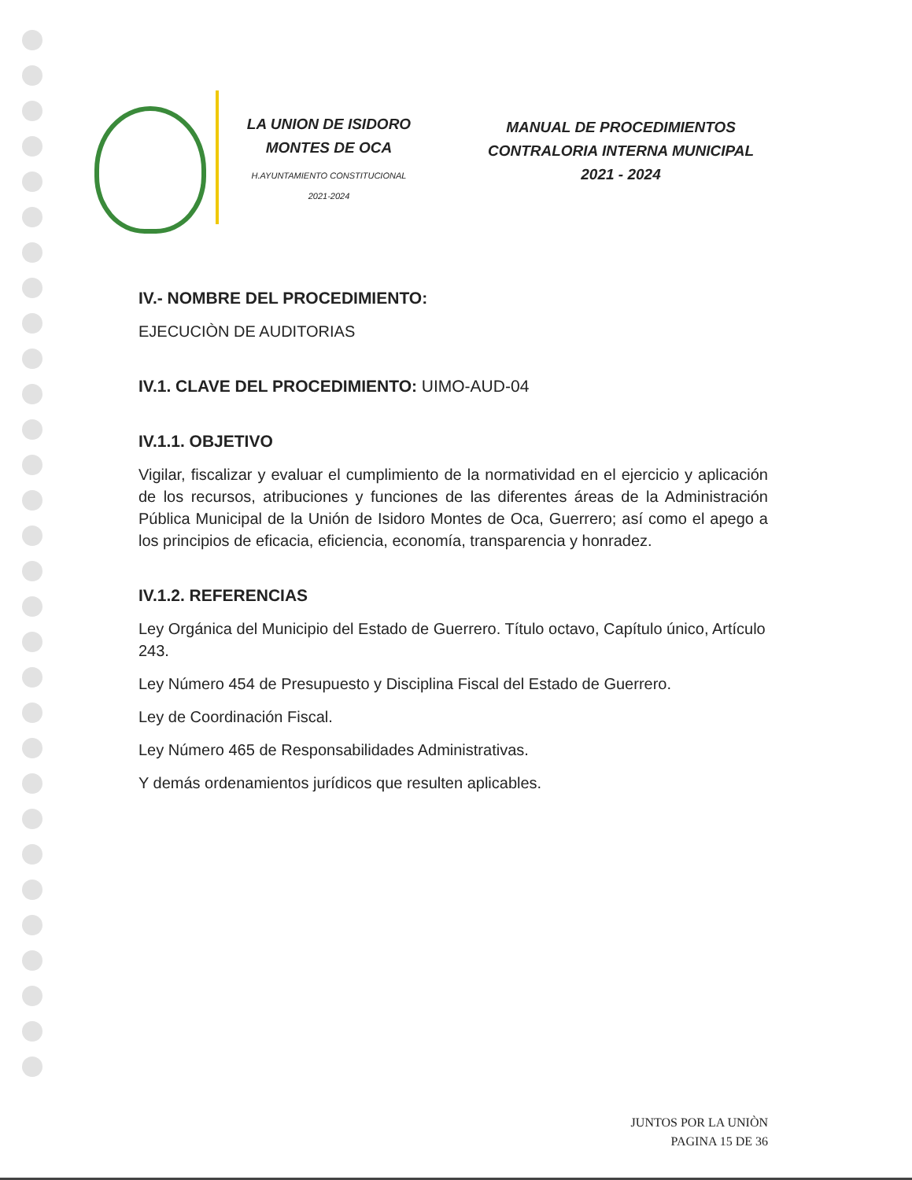LA UNION DE ISIDORO
MONTES DE OCA
H.AYUNTAMIENTO CONSTITUCIONAL
2021-2024
MANUAL DE PROCEDIMIENTOS
CONTRALORIA INTERNA MUNICIPAL
2021 - 2024
IV.- NOMBRE DEL PROCEDIMIENTO:
EJECUCIÒN DE AUDITORIAS
IV.1. CLAVE DEL PROCEDIMIENTO: UIMO-AUD-04
IV.1.1. OBJETIVO
Vigilar, fiscalizar y evaluar el cumplimiento de la normatividad en el ejercicio y aplicación de los recursos, atribuciones y funciones de las diferentes áreas de la Administración Pública Municipal de la Unión de Isidoro Montes de Oca, Guerrero; así como el apego a los principios de eficacia, eficiencia, economía, transparencia y honradez.
IV.1.2. REFERENCIAS
Ley Orgánica del Municipio del Estado de Guerrero. Título octavo, Capítulo único, Artículo 243.
Ley Número 454 de Presupuesto y Disciplina Fiscal del Estado de Guerrero.
Ley de Coordinación Fiscal.
Ley Número 465 de Responsabilidades Administrativas.
Y demás ordenamientos jurídicos que resulten aplicables.
JUNTOS POR LA UNIÒN
PAGINA 15 DE 36